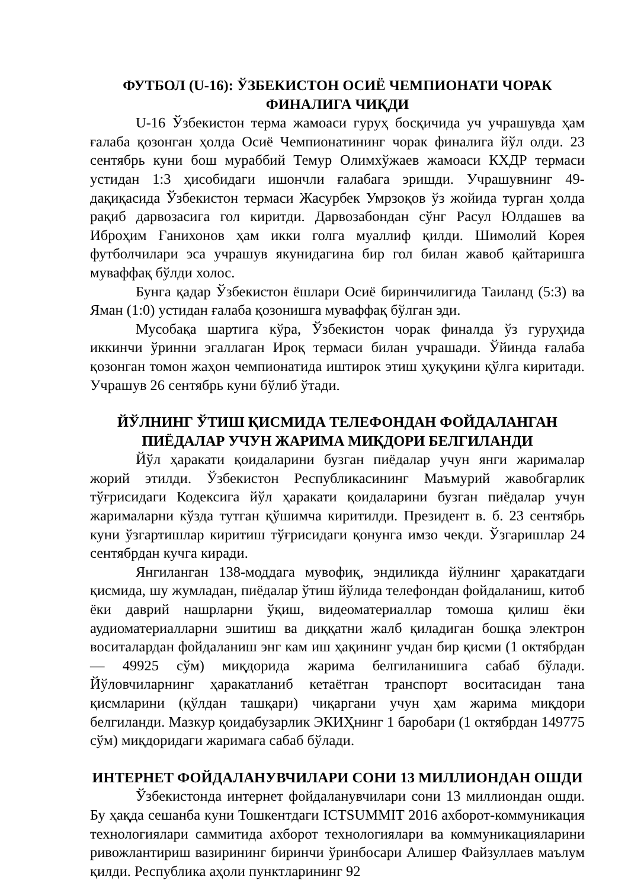ФУТБОЛ (U-16): ЎЗБЕКИСТОН ОСИЁ ЧЕМПИОНАТИ ЧОРАК ФИНАЛИГА ЧИҚДИ
U-16 Ўзбекистон терма жамоаси гуруҳ босқичида уч учрашувда ҳам ғалаба қозонган ҳолда Осиё Чемпионатининг чорак финалига йўл олди. 23 сентябрь куни бош мураббий Темур Олимхўжаев жамоаси КХДР термаси устидан 1:3 ҳисобидаги ишончли ғалабага эришди. Учрашувнинг 49-дақиқасида Ўзбекистон термаси Жасурбек Умрзоқов ўз жойида турган ҳолда рақиб дарвозасига гол киритди. Дарвозабондан сўнг Расул Юлдашев ва Иброҳим Ғанихонов ҳам икки голга муаллиф қилди. Шимолий Корея футболчилари эса учрашув якунидагина бир гол билан жавоб қайтаришга муваффақ бўлди холос.
Бунга қадар Ўзбекистон ёшлари Осиё биринчилигида Таиланд (5:3) ва Яман (1:0) устидан ғалаба қозонишга муваффақ бўлган эди.
Мусобақа шартига кўра, Ўзбекистон чорак финалда ўз гуруҳида иккинчи ўринни эгаллаган Ироқ термаси билан учрашади. Ўйинда ғалаба қозонган томон жаҳон чемпионатида иштирок этиш ҳуқуқини қўлга киритади. Учрашув 26 сентябрь куни бўлиб ўтади.
ЙЎЛНИНГ ЎТИШ ҚИСМИДА ТЕЛЕФОНДАН ФОЙДАЛАНГАН ПИЁДАЛАР УЧУН ЖАРИМА МИҚДОРИ БЕЛГИЛАНДИ
Йўл ҳаракати қоидаларини бузган пиёдалар учун янги жарималар жорий этилди. Ўзбекистон Республикасининг Маъмурий жавобгарлик тўғрисидаги Кодексига йўл ҳаракати қоидаларини бузган пиёдалар учун жарималарни кўзда тутган қўшимча киритилди. Президент в. б. 23 сентябрь куни ўзгартишлар киритиш тўғрисидаги қонунга имзо чекди. Ўзгаришлар 24 сентябрдан кучга киради.
Янгиланган 138-моддага мувофиқ, эндиликда йўлнинг ҳаракатдаги қисмида, шу жумладан, пиёдалар ўтиш йўлида телефондан фойдаланиш, китоб ёки даврий нашрларни ўқиш, видеоматериаллар томоша қилиш ёки аудиоматериалларни эшитиш ва диққатни жалб қиладиган бошқа электрон воситалардан фойдаланиш энг кам иш ҳақининг учдан бир қисми (1 октябрдан — 49925 сўм) миқдорида жарима белгиланишига сабаб бўлади. Йўловчиларнинг ҳаракатланиб кетаётган транспорт воситасидан тана қисмларини (қўлдан ташқари) чиқаргани учун ҳам жарима миқдори белгиланди. Мазкур қоидабузарлик ЭКИҲнинг 1 баробари (1 октябрдан 149775 сўм) миқдоридаги жаримага сабаб бўлади.
ИНТЕРНЕТ ФОЙДАЛАНУВЧИЛАРИ СОНИ 13 МИЛЛИОНДАН ОШДИ
Ўзбекистонда интернет фойдаланувчилари сони 13 миллиондан ошди. Бу ҳақда сешанба куни Тошкентдаги ICTSUMMIT 2016 ахборот-коммуникация технологиялари саммитида ахборот технологиялари ва коммуникацияларини ривожлантириш вазирининг биринчи ўринбосари Алишер Файзуллаев маълум қилди. Республика аҳоли пунктларининг 92